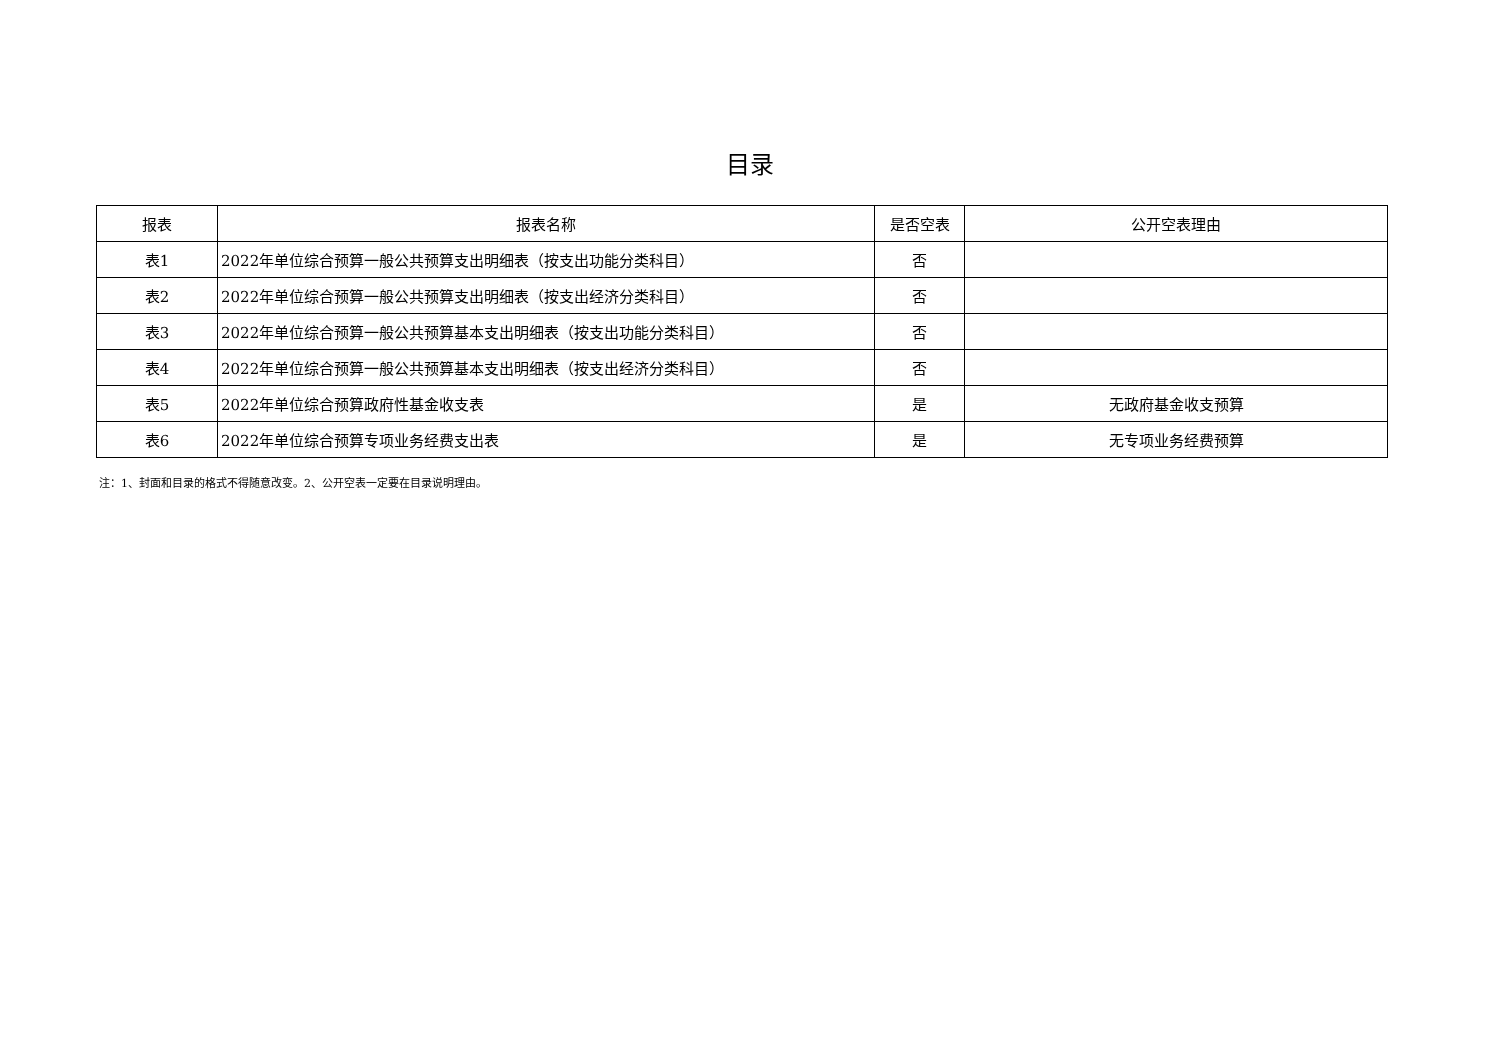目录
| 报表 | 报表名称 | 是否空表 | 公开空表理由 |
| --- | --- | --- | --- |
| 表1 | 2022年单位综合预算一般公共预算支出明细表（按支出功能分类科目） | 否 | |
| 表2 | 2022年单位综合预算一般公共预算支出明细表（按支出经济分类科目） | 否 | |
| 表3 | 2022年单位综合预算一般公共预算基本支出明细表（按支出功能分类科目） | 否 | |
| 表4 | 2022年单位综合预算一般公共预算基本支出明细表（按支出经济分类科目） | 否 | |
| 表5 | 2022年单位综合预算政府性基金收支表 | 是 | 无政府基金收支预算 |
| 表6 | 2022年单位综合预算专项业务经费支出表 | 是 | 无专项业务经费预算 |
注：1、封面和目录的格式不得随意改变。2、公开空表一定要在目录说明理由。